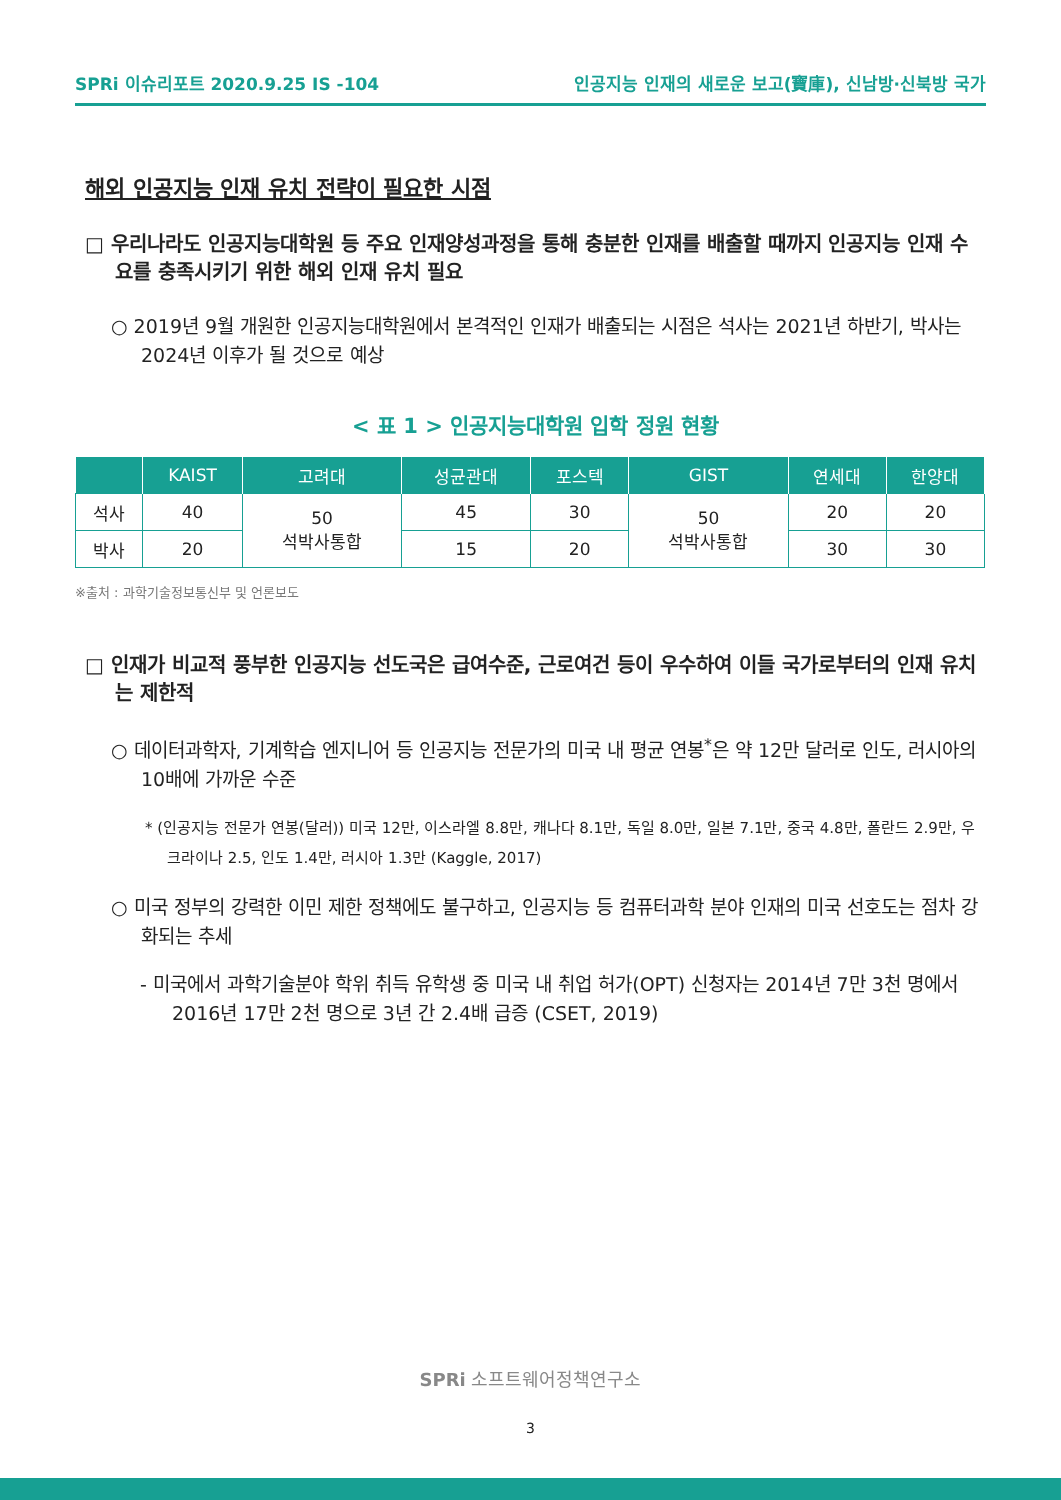SPRi 이슈리포트 2020.9.25 IS -104 인공지능 인재의 새로운 보고(寶庫), 신남방·신북방 국가
해외 인공지능 인재 유치 전략이 필요한 시점
□ 우리나라도 인공지능대학원 등 주요 인재양성과정을 통해 충분한 인재를 배출할 때까지 인공지능 인재 수요를 충족시키기 위한 해외 인재 유치 필요
○ 2019년 9월 개원한 인공지능대학원에서 본격적인 인재가 배출되는 시점은 석사는 2021년 하반기, 박사는 2024년 이후가 될 것으로 예상
< 표 1 > 인공지능대학원 입학 정원 현황
| | KAIST | 고려대 | 성균관대 | 포스텍 | GIST | 연세대 | 한양대 |
| --- | --- | --- | --- | --- | --- | --- | --- |
| 석사 | 40 | 50 석박사통합 | 45 | 30 | 50 석박사통합 | 20 | 20 |
| 박사 | 20 | | 15 | 20 | | 30 | 30 |
※출처 : 과학기술정보통신부 및 언론보도
□ 인재가 비교적 풍부한 인공지능 선도국은 급여수준, 근로여건 등이 우수하여 이들 국가로부터의 인재 유치는 제한적
○ 데이터과학자, 기계학습 엔지니어 등 인공지능 전문가의 미국 내 평균 연봉<sup>*</sup>은 약 12만 달러로 인도, 러시아의 10배에 가까운 수준
* (인공지능 전문가 연봉(달러)) 미국 12만, 이스라엘 8.8만, 캐나다 8.1만, 독일 8.0만, 일본 7.1만, 중국 4.8만, 폴란드 2.9만, 우크라이나 2.5, 인도 1.4만, 러시아 1.3만 (Kaggle, 2017)
○ 미국 정부의 강력한 이민 제한 정책에도 불구하고, 인공지능 등 컴퓨터과학 분야 인재의 미국 선호도는 점차 강화되는 추세
- 미국에서 과학기술분야 학위 취득 유학생 중 미국 내 취업 허가(OPT) 신청자는 2014년 7만 3천 명에서 2016년 17만 2천 명으로 3년 간 2.4배 급증 (CSET, 2019)
SPRi 소프트웨어정책연구소
3